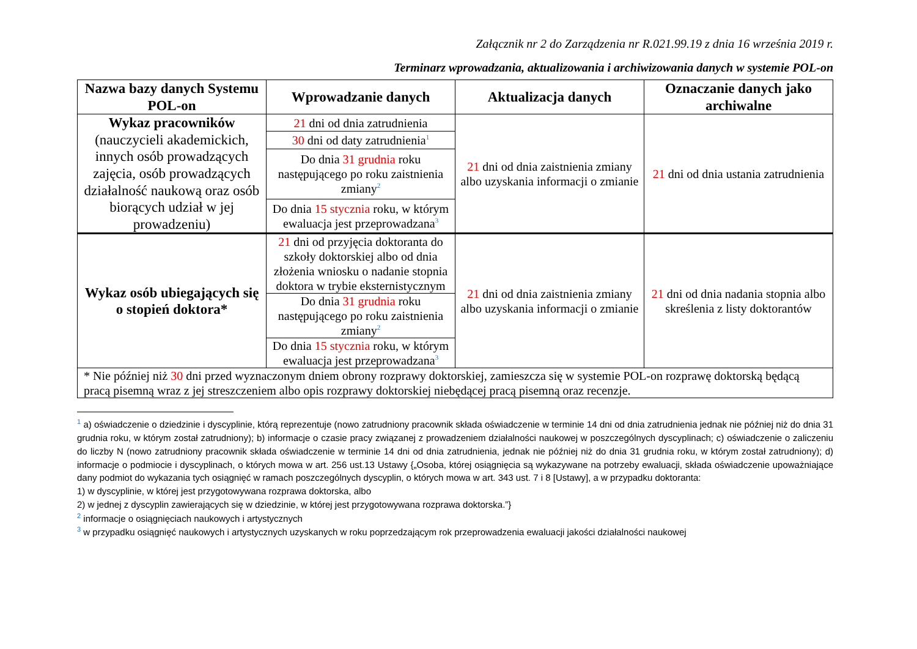Załącznik nr 2 do Zarządzenia nr R.021.99.19 z dnia 16 września 2019 r.
Terminarz wprowadzania, aktualizowania i archiwizowania danych w systemie POL-on
| Nazwa bazy danych Systemu POL-on | Wprowadzanie danych | Aktualizacja danych | Oznaczanie danych jako archiwalne |
| --- | --- | --- | --- |
| Wykaz pracowników (nauczycieli akademickich, innych osób prowadzących zajęcia, osób prowadzących działalność naukową oraz osób biorących udział w jej prowadzeniu) | 21 dni od dnia zatrudnienia | 21 dni od dnia zaistnienia zmiany albo uzyskania informacji o zmianie | 21 dni od dnia ustania zatrudnienia |
| | 30 dni od daty zatrudnienia<sup>1</sup> | | |
| | Do dnia 31 grudnia roku następującego po roku zaistnienia zmiany<sup>2</sup> | | |
| | Do dnia 15 stycznia roku, w którym ewaluacja jest przeprowadzana<sup>3</sup> | | |
| Wykaz osób ubiegających się o stopień doktora* | 21 dni od przyjęcia doktoranta do szkoły doktorskiej albo od dnia złożenia wniosku o nadanie stopnia doktora w trybie eksternistycznym | 21 dni od dnia zaistnienia zmiany albo uzyskania informacji o zmianie | 21 dni od dnia nadania stopnia albo skreślenia z listy doktorantów |
| | Do dnia 31 grudnia roku następującego po roku zaistnienia zmiany<sup>2</sup> | | |
| | Do dnia 15 stycznia roku, w którym ewaluacja jest przeprowadzana<sup>3</sup> | | |
| * Nie później niż 30 dni przed wyznaczonym dniem obrony rozprawy doktorskiej, zamieszcza się w systemie POL-on rozprawę doktorską będącą pracą pisemną wraz z jej streszczeniem albo opis rozprawy doktorskiej niebędącej pracą pisemną oraz recenzje. | | | |
<sup>1</sup> a) oświadczenie o dziedzinie i dyscyplinie, którą reprezentuje (nowo zatrudniony pracownik składa oświadczenie w terminie 14 dni od dnia zatrudnienia jednak nie później niż do dnia 31 grudnia roku, w którym został zatrudniony); b) informacje o czasie pracy związanej z prowadzeniem działalności naukowej w poszczególnych dyscyplinach; c) oświadczenie o zaliczeniu do liczby N (nowo zatrudniony pracownik składa oświadczenie w terminie 14 dni od dnia zatrudnienia, jednak nie później niż do dnia 31 grudnia roku, w którym został zatrudniony); d) informacje o podmiocie i dyscyplinach, o których mowa w art. 256 ust.13 Ustawy {„Osoba, której osiągnięcia są wykazywane na potrzeby ewaluacji, składa oświadczenie upoważniające dany podmiot do wykazania tych osiągnięć w ramach poszczególnych dyscyplin, o których mowa w art. 343 ust. 7 i 8 [Ustawy], a w przypadku doktoranta:
1) w dyscyplinie, w której jest przygotowywana rozprawa doktorska, albo
2) w jednej z dyscyplin zawierających się w dziedzinie, w której jest przygotowywana rozprawa doktorska.”}
<sup>2</sup> informacje o osiągnięciach naukowych i artystycznych
<sup>3</sup> w przypadku osiągnięć naukowych i artystycznych uzyskanych w roku poprzedzającym rok przeprowadzenia ewaluacji jakości działalności naukowej